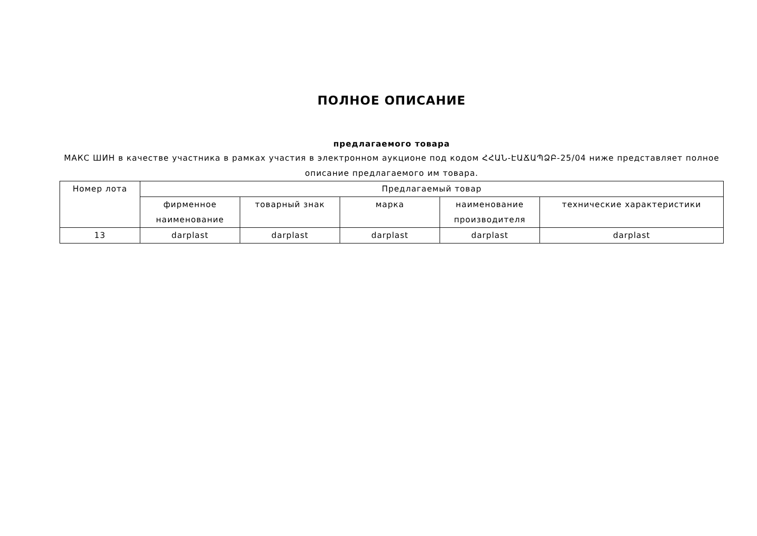ПОЛНОЕ ОПИСАНИЕ
предлагаемого товара
МАКС ШИН в качестве участника в рамках участия в электронном аукционе под кодом ՀՀԱՆ-ԷԱՃԱՊՁԲ-25/04 ниже представляет полное описание предлагаемого им товара.
| Номер лота | Предлагаемый товар | | | | |
| --- | --- | --- | --- | --- | --- |
| | фирменное наименование | товарный знак | марка | наименование производителя | технические характеристики |
| 13 | darplast | darplast | darplast | darplast | darplast |